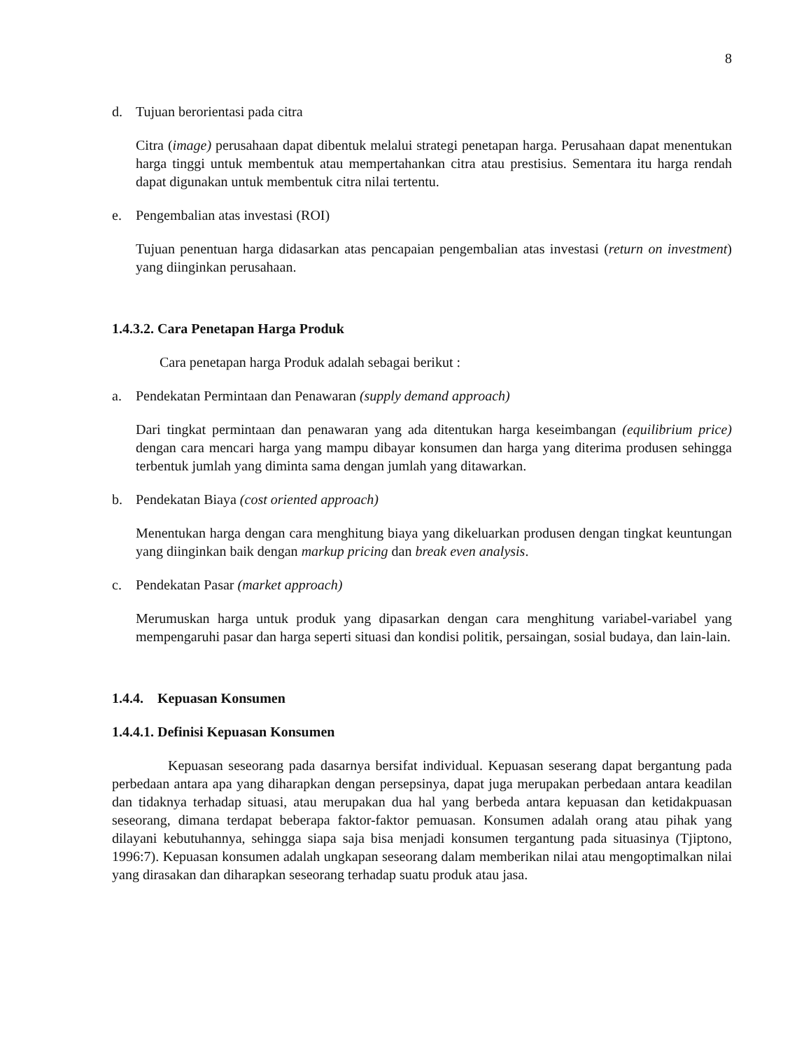8
d. Tujuan berorientasi pada citra
Citra (image) perusahaan dapat dibentuk melalui strategi penetapan harga. Perusahaan dapat menentukan harga tinggi untuk membentuk atau mempertahankan citra atau prestisius. Sementara itu harga rendah dapat digunakan untuk membentuk citra nilai tertentu.
e. Pengembalian atas investasi (ROI)
Tujuan penentuan harga didasarkan atas pencapaian pengembalian atas investasi (return on investment) yang diinginkan perusahaan.
1.4.3.2. Cara Penetapan Harga Produk
Cara penetapan harga Produk adalah sebagai berikut :
a. Pendekatan Permintaan dan Penawaran (supply demand approach)
Dari tingkat permintaan dan penawaran yang ada ditentukan harga keseimbangan (equilibrium price) dengan cara mencari harga yang mampu dibayar konsumen dan harga yang diterima produsen sehingga terbentuk jumlah yang diminta sama dengan jumlah yang ditawarkan.
b. Pendekatan Biaya (cost oriented approach)
Menentukan harga dengan cara menghitung biaya yang dikeluarkan produsen dengan tingkat keuntungan yang diinginkan baik dengan markup pricing dan break even analysis.
c. Pendekatan Pasar (market approach)
Merumuskan harga untuk produk yang dipasarkan dengan cara menghitung variabel-variabel yang mempengaruhi pasar dan harga seperti situasi dan kondisi politik, persaingan, sosial budaya, dan lain-lain.
1.4.4. Kepuasan Konsumen
1.4.4.1. Definisi Kepuasan Konsumen
Kepuasan seseorang pada dasarnya bersifat individual. Kepuasan seserang dapat bergantung pada perbedaan antara apa yang diharapkan dengan persepsinya, dapat juga merupakan perbedaan antara keadilan dan tidaknya terhadap situasi, atau merupakan dua hal yang berbeda antara kepuasan dan ketidakpuasan seseorang, dimana terdapat beberapa faktor-faktor pemuasan. Konsumen adalah orang atau pihak yang dilayani kebutuhannya, sehingga siapa saja bisa menjadi konsumen tergantung pada situasinya (Tjiptono, 1996:7). Kepuasan konsumen adalah ungkapan seseorang dalam memberikan nilai atau mengoptimalkan nilai yang dirasakan dan diharapkan seseorang terhadap suatu produk atau jasa.